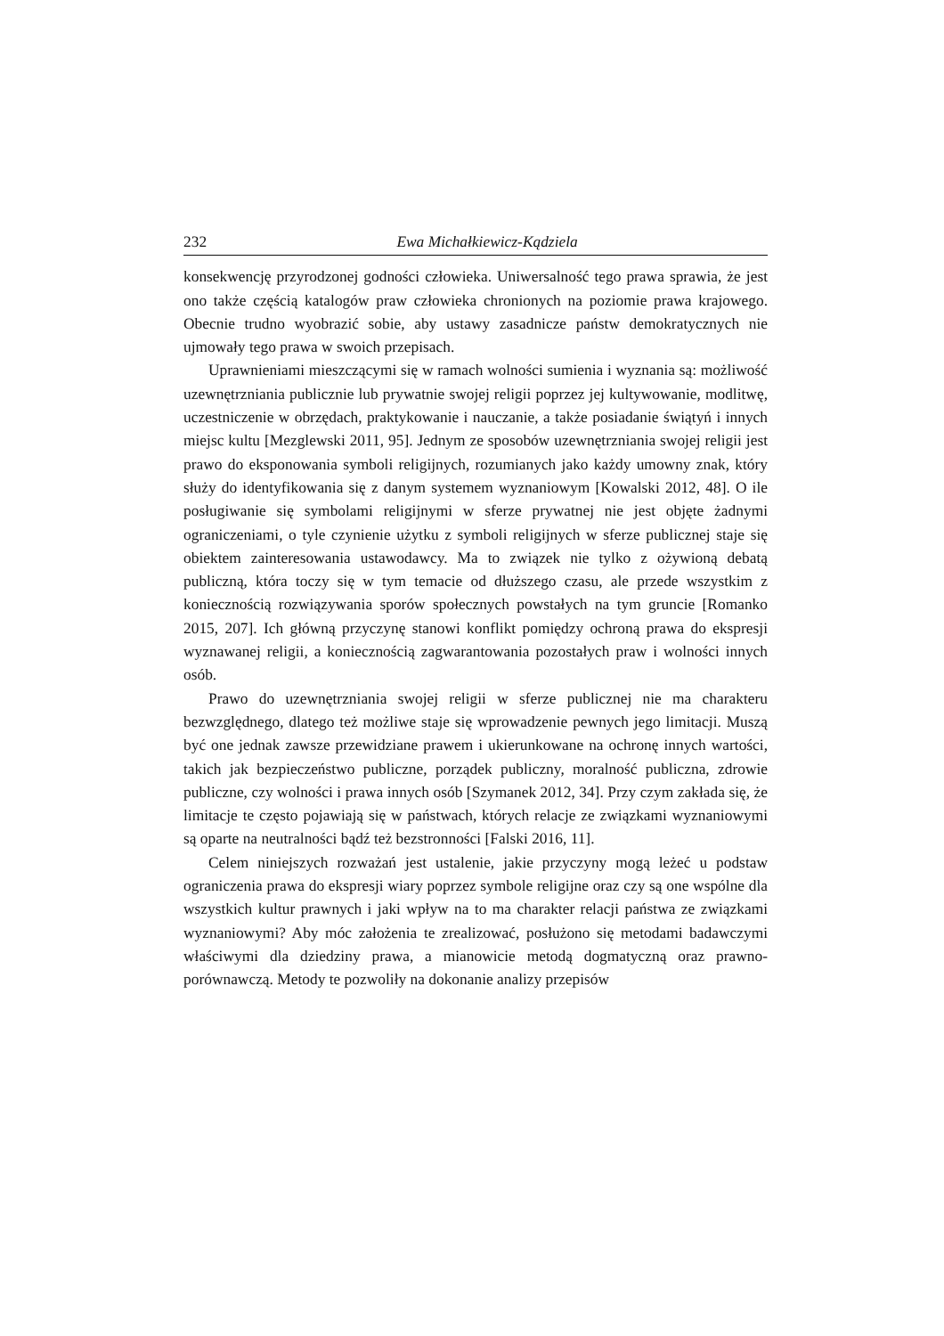232 Ewa Michałkiewicz-Kądziela
konsekwencję przyrodzonej godności człowieka. Uniwersalność tego prawa sprawia, że jest ono także częścią katalogów praw człowieka chronionych na poziomie prawa krajowego. Obecnie trudno wyobrazić sobie, aby ustawy zasadnicze państw demokratycznych nie ujmowały tego prawa w swoich przepisach.
Uprawnieniami mieszczącymi się w ramach wolności sumienia i wyznania są: możliwość uzewnętrzniania publicznie lub prywatnie swojej religii poprzez jej kultywowanie, modlitwę, uczestniczenie w obrzędach, praktykowanie i nauczanie, a także posiadanie świątyń i innych miejsc kultu [Mezglewski 2011, 95]. Jednym ze sposobów uzewnętrzniania swojej religii jest prawo do eksponowania symboli religijnych, rozumianych jako każdy umowny znak, który służy do identyfikowania się z danym systemem wyznaniowym [Kowalski 2012, 48]. O ile posługiwanie się symbolami religijnymi w sferze prywatnej nie jest objęte żadnymi ograniczeniami, o tyle czynienie użytku z symboli religijnych w sferze publicznej staje się obiektem zainteresowania ustawodawcy. Ma to związek nie tylko z ożywioną debatą publiczną, która toczy się w tym temacie od dłuższego czasu, ale przede wszystkim z koniecznością rozwiązywania sporów społecznych powstałych na tym gruncie [Romanko 2015, 207]. Ich główną przyczynę stanowi konflikt pomiędzy ochroną prawa do ekspresji wyznawanej religii, a koniecznością zagwarantowania pozostałych praw i wolności innych osób.
Prawo do uzewnętrzniania swojej religii w sferze publicznej nie ma charakteru bezwzględnego, dlatego też możliwe staje się wprowadzenie pewnych jego limitacji. Muszą być one jednak zawsze przewidziane prawem i ukierunkowane na ochronę innych wartości, takich jak bezpieczeństwo publiczne, porządek publiczny, moralność publiczna, zdrowie publiczne, czy wolności i prawa innych osób [Szymanek 2012, 34]. Przy czym zakłada się, że limitacje te często pojawiają się w państwach, których relacje ze związkami wyznaniowymi są oparte na neutralności bądź też bezstronności [Falski 2016, 11].
Celem niniejszych rozważań jest ustalenie, jakie przyczyny mogą leżeć u podstaw ograniczenia prawa do ekspresji wiary poprzez symbole religijne oraz czy są one wspólne dla wszystkich kultur prawnych i jaki wpływ na to ma charakter relacji państwa ze związkami wyznaniowymi? Aby móc założenia te zrealizować, posłużono się metodami badawczymi właściwymi dla dziedziny prawa, a mianowicie metodą dogmatyczną oraz prawno-porównawczą. Metody te pozwoliły na dokonanie analizy przepisów